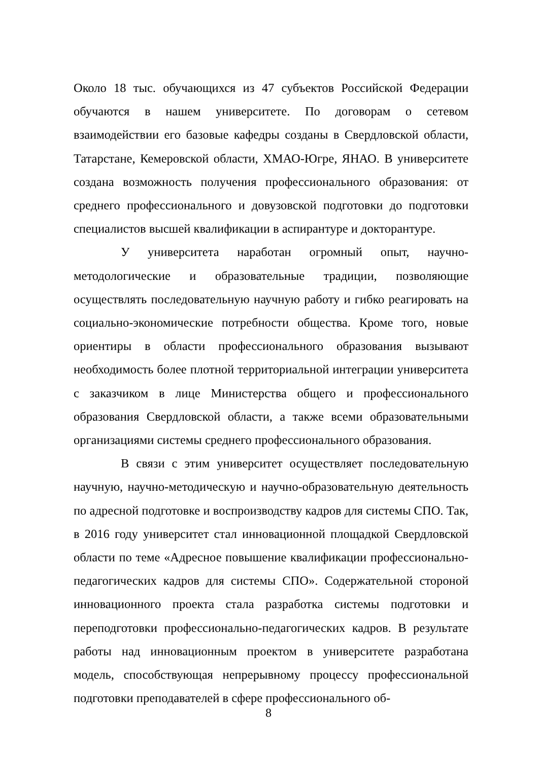Около 18 тыс. обучающихся из 47 субъектов Российской Федерации обучаются в нашем университете. По договорам о сетевом взаимодействии его базовые кафедры созданы в Свердловской области, Татарстане, Кемеровской области, ХМАО-Югре, ЯНАО. В университете создана возможность получения профессионального образования: от среднего профессионального и довузовской подготовки до подготовки специалистов высшей квалификации в аспирантуре и докторантуре.
У университета наработан огромный опыт, научно-методологические и образовательные традиции, позволяющие осуществлять последовательную научную работу и гибко реагировать на социально-экономические потребности общества. Кроме того, новые ориентиры в области профессионального образования вызывают необходимость более плотной территориальной интеграции университета с заказчиком в лице Министерства общего и профессионального образования Свердловской области, а также всеми образовательными организациями системы среднего профессионального образования.
В связи с этим университет осуществляет последовательную научную, научно-методическую и научно-образовательную деятельность по адресной подготовке и воспроизводству кадров для системы СПО. Так, в 2016 году университет стал инновационной площадкой Свердловской области по теме «Адресное повышение квалификации профессионально-педагогических кадров для системы СПО». Содержательной стороной инновационного проекта стала разработка системы подготовки и переподготовки профессионально-педагогических кадров. В результате работы над инновационным проектом в университете разработана модель, способствующая непрерывному процессу профессиональной подготовки преподавателей в сфере профессионального об-
8